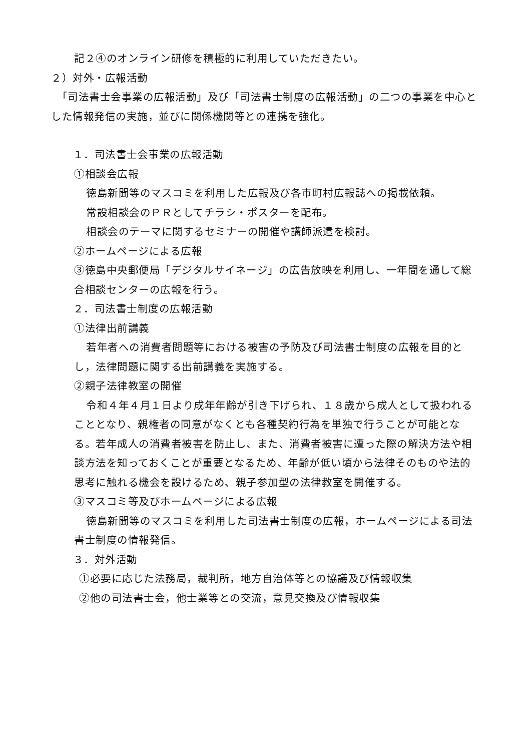記２④のオンライン研修を積極的に利用していただきたい。
２）対外・広報活動
　「司法書士会事業の広報活動」及び「司法書士制度の広報活動」の二つの事業を中心とした情報発信の実施，並びに関係機関等との連携を強化。
　１．司法書士会事業の広報活動
①相談会広報
徳島新聞等のマスコミを利用した広報及び各市町村広報誌への掲載依頼。
常設相談会のＰＲとしてチラシ・ポスターを配布。
相談会のテーマに関するセミナーの開催や講師派遣を検討。
②ホームページによる広報
③徳島中央郵便局「デジタルサイネージ」の広告放映を利用し、一年間を通して総合相談センターの広報を行う。
　２．司法書士制度の広報活動
①法律出前講義
若年者への消費者問題等における被害の予防及び司法書士制度の広報を目的とし，法律問題に関する出前講義を実施する。
②親子法律教室の開催
令和４年４月１日より成年年齢が引き下げられ、１８歳から成人として扱われることとなり、親権者の同意がなくとも各種契約行為を単独で行うことが可能となる。若年成人の消費者被害を防止し、また、消費者被害に遭った際の解決方法や相談方法を知っておくことが重要となるため、年齢が低い頃から法律そのものや法的思考に触れる機会を設けるため、親子参加型の法律教室を開催する。
③マスコミ等及びホームページによる広報
徳島新聞等のマスコミを利用した司法書士制度の広報，ホームページによる司法書士制度の情報発信。
　３．対外活動
①必要に応じた法務局，裁判所，地方自治体等との協議及び情報収集
②他の司法書士会，他士業等との交流，意見交換及び情報収集